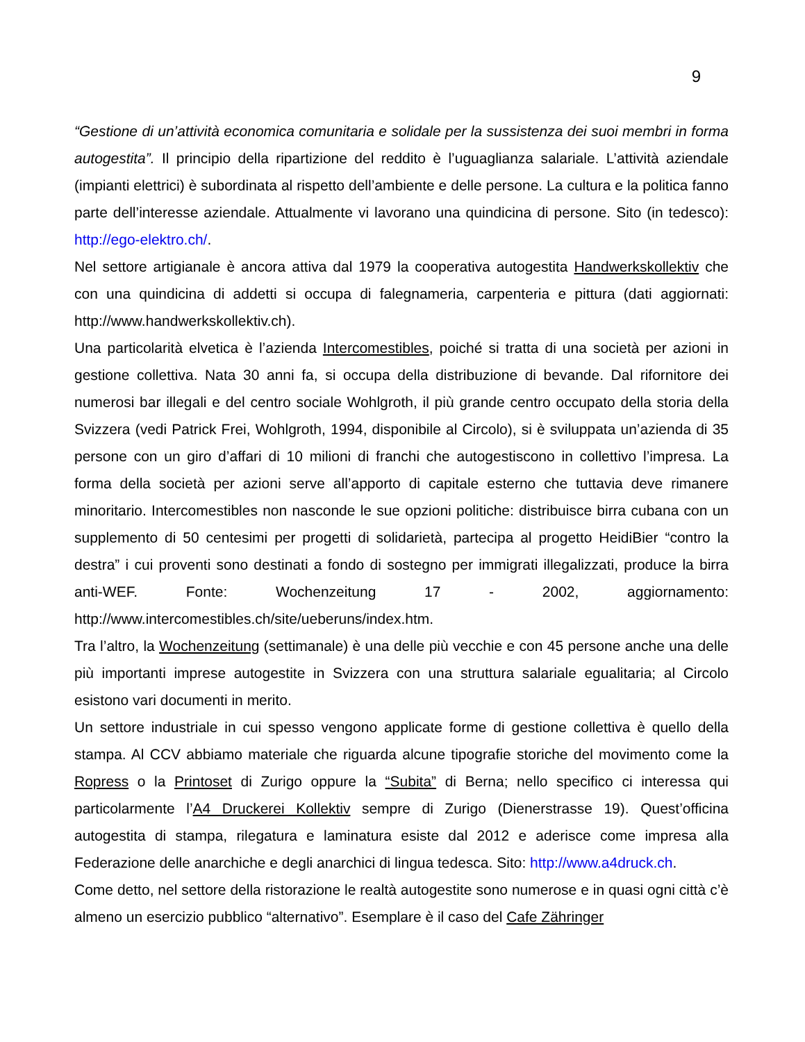9
“Gestione di un’attività economica comunitaria e solidale per la sussistenza dei suoi membri in forma autogestita”. Il principio della ripartizione del reddito è l’uguaglianza salariale. L’attività aziendale (impianti elettrici) è subordinata al rispetto dell’ambiente e delle persone. La cultura e la politica fanno parte dell’interesse aziendale. Attualmente vi lavorano una quindicina di persone. Sito (in tedesco): http://ego-elektro.ch/.
Nel settore artigianale è ancora attiva dal 1979 la cooperativa autogestita Handwerkskollektiv che con una quindicina di addetti si occupa di falegnameria, carpenteria e pittura (dati aggiornati: http://www.handwerkskollektiv.ch).
Una particolarità elvetica è l’azienda Intercomestibles, poiché si tratta di una società per azioni in gestione collettiva. Nata 30 anni fa, si occupa della distribuzione di bevande. Dal rifornitore dei numerosi bar illegali e del centro sociale Wohlgroth, il più grande centro occupato della storia della Svizzera (vedi Patrick Frei, Wohlgroth, 1994, disponibile al Circolo), si è sviluppata un’azienda di 35 persone con un giro d’affari di 10 milioni di franchi che autogestiscono in collettivo l’impresa. La forma della società per azioni serve all’apporto di capitale esterno che tuttavia deve rimanere minoritario. Intercomestibles non nasconde le sue opzioni politiche: distribuisce birra cubana con un supplemento di 50 centesimi per progetti di solidarietà, partecipa al progetto HeidiBier “contro la destra” i cui proventi sono destinati a fondo di sostegno per immigrati illegalizzati, produce la birra anti-WEF. Fonte: Wochenzeitung 17 - 2002, aggiornamento: http://www.intercomestibles.ch/site/ueberuns/index.htm.
Tra l’altro, la Wochenzeitung (settimanale) è una delle più vecchie e con 45 persone anche una delle più importanti imprese autogestite in Svizzera con una struttura salariale egualitaria; al Circolo esistono vari documenti in merito.
Un settore industriale in cui spesso vengono applicate forme di gestione collettiva è quello della stampa. Al CCV abbiamo materiale che riguarda alcune tipografie storiche del movimento come la Ropress o la Printoset di Zurigo oppure la “Subita” di Berna; nello specifico ci interessa qui particolarmente l’A4 Druckerei Kollektiv sempre di Zurigo (Dienerstrasse 19). Quest’officina autogestita di stampa, rilegatura e laminatura esiste dal 2012 e aderisce come impresa alla Federazione delle anarchiche e degli anarchici di lingua tedesca. Sito: http://www.a4druck.ch.
Come detto, nel settore della ristorazione le realtà autogestite sono numerose e in quasi ogni città c’è almeno un esercizio pubblico “alternativo”. Esemplare è il caso del Cafe Zähringer